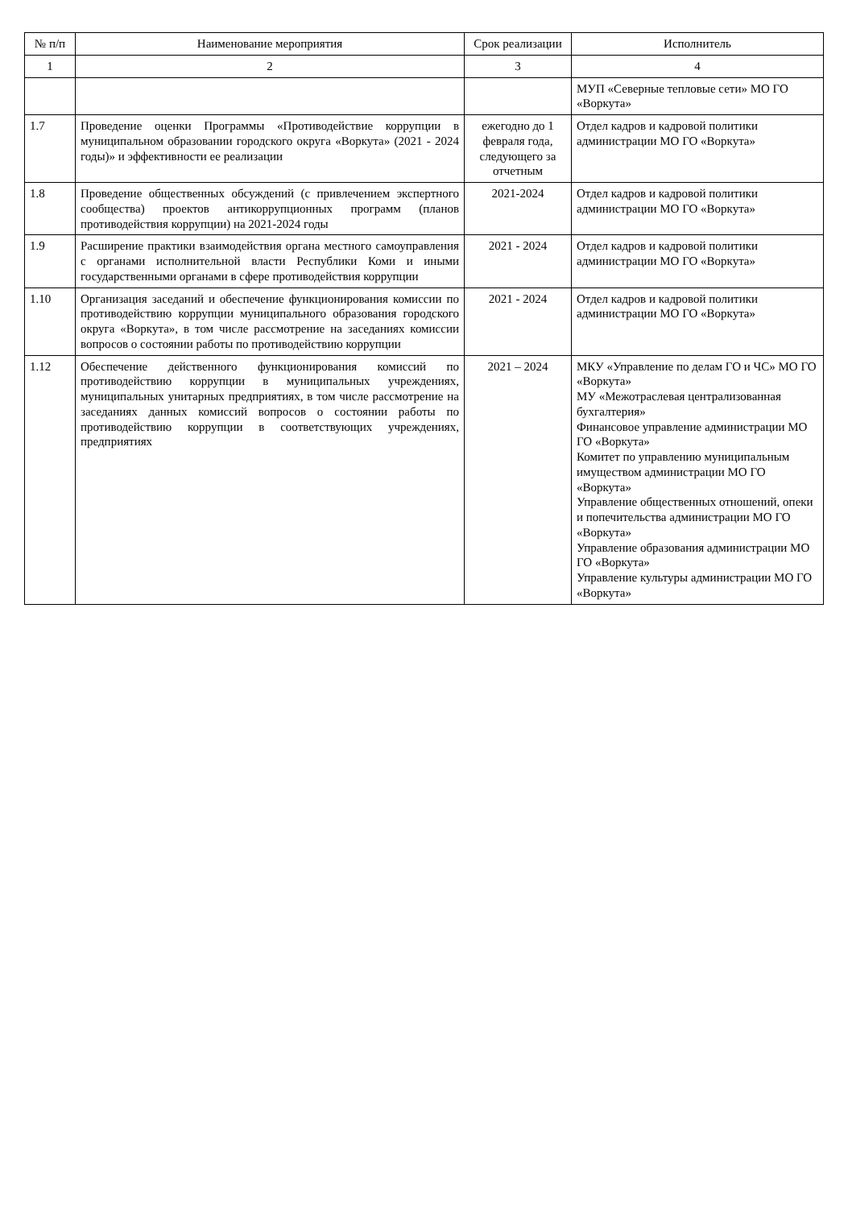| № п/п | Наименование мероприятия | Срок реализации | Исполнитель |
| --- | --- | --- | --- |
| 1 | 2 | 3 | 4 |
| | | | МУП «Северные тепловые сети» МО ГО «Воркута» |
| 1.7 | Проведение оценки Программы «Противодействие коррупции в муниципальном образовании городского округа «Воркута» (2021 - 2024 годы)» и эффективности ее реализации | ежегодно до 1 февраля года, следующего за отчетным | Отдел кадров и кадровой политики администрации МО ГО «Воркута» |
| 1.8 | Проведение общественных обсуждений (с привлечением экспертного сообщества) проектов антикоррупционных программ (планов противодействия коррупции) на 2021-2024 годы | 2021-2024 | Отдел кадров и кадровой политики администрации МО ГО «Воркута» |
| 1.9 | Расширение практики взаимодействия органа местного самоуправления с органами исполнительной власти Республики Коми и иными государственными органами в сфере противодействия коррупции | 2021 - 2024 | Отдел кадров и кадровой политики администрации МО ГО «Воркута» |
| 1.10 | Организация заседаний и обеспечение функционирования комиссии по противодействию коррупции муниципального образования городского округа «Воркута», в том числе рассмотрение на заседаниях комиссии вопросов о состоянии работы по противодействию коррупции | 2021 - 2024 | Отдел кадров и кадровой политики администрации МО ГО «Воркута» |
| 1.12 | Обеспечение действенного функционирования комиссий по противодействию коррупции в муниципальных учреждениях, муниципальных унитарных предприятиях, в том числе рассмотрение на заседаниях данных комиссий вопросов о состоянии работы по противодействию коррупции в соответствующих учреждениях, предприятиях | 2021 – 2024 | МКУ «Управление по делам ГО и ЧС» МО ГО «Воркута» МУ «Межотраслевая централизованная бухгалтерия» Финансовое управление администрации МО ГО «Воркута» Комитет по управлению муниципальным имуществом администрации МО ГО «Воркута» Управление общественных отношений, опеки и попечительства администрации МО ГО «Воркута» Управление образования администрации МО ГО «Воркута» Управление культуры администрации МО ГО «Воркута» |